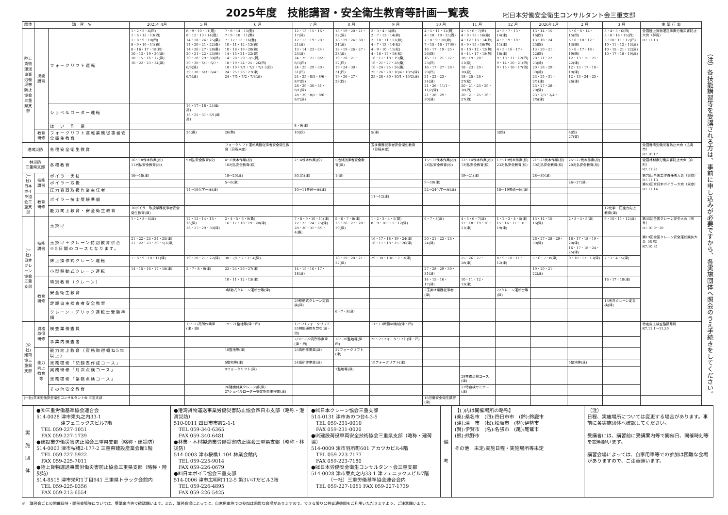2025年度　技能講習・安全衛生教育等計画一覧表
㈳日本労働安全衛生コンサルタント会三重支部
| 団体 | 講 習 名 | | 2025年4月 | 5 月 | 6 月 | 7 月 | 8 月 | 9 月 | 10 月 | 11 月 | 12 月 | 2026年1月 | 2 月 | 3 月 | 主 要 行 事 |
| --- | --- | --- | --- | --- | --- | --- | --- | --- | --- | --- | --- | --- | --- | --- | --- |
| 陸上貨物運送事業労働災害防止協会三重県支部 | 技能講習 | フォークリフト運転 | 1・2・3・4(四) 1・6・12・13(四) 1・8・9・10(四) 8・9・10・11(鈴) 8・16・17・18(鈴) 10・13・19・20(津) 10・15・16・17(津) 10・22・23・24(津) | 8・9・10・11(尾) 8・12・13・14(尾) 14・18・24・25(桑) 14・20・21・22(桑) 14・26・27・28(桑) 20・21・22・23(鈴) 20・28・29・30(鈴) 29・30・6/1・6/7・6/8(津) 29・30・6/3・6/4・6/5(津) | 7・8・14・15(勢) 7・9・10・11(勢) 7・12・13・16(勢) 10・11・12・13(鈴) 10・18・19・20(鈴) 14・15・21・22(賀) 14・28・29・7/5(賀) 18・19・24・25・26(四) 18・19・7/1・7/2・7/3 3(四) 24・25・26・27(津) 24・7/1・7/2・7/3(津) | 12・13・15・16・17(津) 12・13・19・20・21(津) 13・14・23・24・25(津) 24・25・27・8/2・8/3(四) 24・25・29・30・31(四) 24・25・8/5・8/6・8/7(四) 28・29・30・31・8/1(津) 28・29・8/5・8/6・8/7(津) | 18・19・20・21・22(津) 18・19・24・30・31(津) 18・19・26・27・28(津) 19・20・21・22(四) 19・24・30・31(四) 19・26・27・28(四) | 2・3・4・5(鈴) 2・7・13・14(鈴) 2・10・11・12(鈴) 4・7・13・14(松) 4・9・10・11(松) 4・16・17・18(松) 16・17・18・19(桑) 16・21・27・28(桑) 16・24・25・26(桑) 25・26・28・10/4・10/5(津) 25・26・30・10/1・10/2(津) | 4・5・11・12(賀) 4・18・19・25(賀) 7・8・9・10(鈴) 7・15・16・17(鈴) 16・17・19・25・26(四) 16・17・21・22・23(四) 16・17・27・28・29(四) 21・22・23・24(津) 21・26・11/1・11/2(津) 21・28・29・30(津) | 4・5・6・7(鈴) 4・9・15・16(鈴) 4・12・13・14(鈴) 8・9・15・16(勢) 8・10・12・13(勢) 8・14・17・18(勢) 18・19・20・21(松) 18・23・29・30(松) 18・25・26・27(松) 20・21・23・29・30(四) 20・21・25・26・27(四) | 4・5・7・13・14(津) 4・5・9・10・11(津) 4・5・16・17・18(津) 9・10・11・12(四) 9・14・20・21(四) 9・15・16・17(四) | 13・14・15・16(四) 13・18・24・25(四) 13・20・21・22(四) 20・21・22・23(鈴) 20・28・29・30(鈴) 23・25・31・2/1(津) 23・27・28・29(津) 23・2/3・2/4・2/5(津) | 5・6・8・14・15(四) 5・6・10・12・13(四) 5・6・17・18・19(四) 12・13・15・21・22(津) 12・13・17・18・19(津) 12・13・24・25・26(津) | 3・4・5・6(四) 3・8・14・15(四) 3・10・11・12(四) 10・11・12・13(津) 10・15・21・22(津) 10・17・18・19(津) | 全国陸上貨物運送事業労働災害防止大会（群馬） R7.11.13 |
| | | ショベルローダー運転 | | 16・17・18・24(飯高) 16・25・31・6/1(飯高) | | | | | | | | | | | |
| | | は い 作 業 | | | | 8・9(津) | | | | | | | | | |
| | 教育研修 | フォークリフト運転業務従事者安全衛生教育 | | 26(桑) | 26(勢) | 10(四) | | 5(津) | | | 3(四) | | 4(四) 27(賀) | | |
| 港湾災防 | | 各種安全衛生教育 | | | フォークリフト運転業務従事者安全衛生教育（日程未定） | | | 玉掛業務従事者安全衛生教育（日程未定） | | | | | | | 全国港湾労働災害防止大会（広島市） R7.10.17 |
| 林災防 三重県支部 | | 各種教育 | 16～18伐木作業(松) 11刈払安全教育(松) | 9刈払安全教育(松) | 4～6伐木作業(松) 10刈払安全教育(松) | 2～4伐木作業(松) | 5造林指揮者安全教育(津) | | 15～17伐木作業(松) 2刈払安全教育(松) | 12～14伐木作業(松) 7刈払安全教育(松) | 17～19伐木作業(松) 23刈払安全教育(松) | 21～23伐木作業(松) 30刈払安全教育(松) | 25～27伐木作業(松) 20刈払安全教育(松) | | 全国林材業労働災害防止大会（山形） R7.11.21 |
| (一社)日本ボイラ協会三重支部 | 技能講習 | ボイラー実技 | 16～18(津) | | 18～20(津) | 30.31(津) | 1(津) | | | 19～21(津) | | 28～30(津) | | | 第75回全国工作責任者大会（東京） R7.11.13 第63回全日本ボイラー大会（東京） R7.11.14 |
| | | ボイラー取扱 | | | 5～6(津) | | | | 9～10(津) | | | | 26～27(津) | | |
| | | 圧力容器取扱作業主任者 | | 14～16化学一圧(津) | | 10～11普通一圧(津) | | | 22～24化学一圧(津) | | 18～19普通一圧(津) | | | | |
| | 教育研修 | ボイラー技士受験準備 | | | | | | 11～12(津) | | | | | | | |
| | | 能力向上教育・安全衛生教育 | 10ボイラー取扱業務従事者安全衛生教育(津) | | | | | | | | | | | 12化学一圧能力向上教育(津) | |
| (一社)日本クレーン協会三重支部 | 技能講習 | 玉掛け | 1・2・3・4(津) | 12・13・14・15・16(津) 26・27・29・30(津) | 2・4・5・6・9(桑) 16・17・18・19・20(津) | 7・8・9・10・11(津) 22・23・24・25(津) 28・30・31・8/1・4(桑) | 5・6・7・8(津) 25・26・27・28・29(津) | 1・2・3・4・5(賀) 8・9・10・11・12(津) | 6・7・8(津) | 4・5・6・7(津) 17・18・19・20・21(津) | 1・2・3・4・5(津) 15・16・17・18・19(津) | 13・14・15・16(津) | 2・3・4・5(津) | 9・10・11・12(津) | 第45回全国クレーン安全大会（岐阜） R7.10.9～10 第19回全国クレーン安全運転競技大会（東京） R7.10.31 |
| | | 玉掛け＋クレーン特別教育併合 ※5日間のコースとなります。 | 21・22・23・24・25(津) 21・22・23・30・5/1(津) | | | | | 16・17・18・19・24(津) 16・17・18・25・26(津) | 20・21・22・23・24(津) | | | 26・27・28・29・30(津) | 16・17・18・19・20(津) 16・17・18・24・25(津) | | |
| | | 床上操作式クレーン運転 | 7・8・9・10・11(津) | 19・20・21・22(津) | 30・7/1・2・3・4(津) | | 18・19・20・21・22(津) | 29・30・10/1・2・3(津) | | 25・26・27・28(津) | 8・9・10・11・12(津) | 5・6・7・8(津) | 9・10・12・13(津) | 2・3・4・5(津) | |
| | | 小型移動式クレーン運転 | 14・15・16・17・18(津) | 2・7・8・9(津) | 23・24・26・27(津) | 14・15・16・17・18(津) | | | 27・28・29・30・31(津) | | | 19・20・21・22(津) | | | |
| | 教育研修 | 特別教育（クレーン） | | | 10・11・12・13(津) | | | | 14・15・16・17(津) | 10・11・12・13(津) | | | | 16・17・18(津) | |
| | | 安全衛生教育 | | | 3移動式クレーン運転士等(津) | | | | 3玉掛け業務従事者(津) | | 22クレーン運転士等(津) | | | | |
| | | 定期自主検査者安全教育 | | | | 29移動式クレーン定自検(津) | | | | | | | | 13天井クレーン定自検(津) | |
| | | クレーン・デリック運転士受験準備 | | | | | 6・7・8(津) | | | | | | | | |
| (公社)建荷協三重県支部 | 資格取得研修 | 検査業検査員 | | 15～17高所作業車(津・四) | 19～21整地等(津・四) | 17～21フォークリフト 35時間研修を含む(津・四) | | 11～13締固め機械(津・四) | | | | | | | 特定自主検査強調月間 R7.11.1～11.30 |
| | | 事業内検査者 | | | | 7/31～8/2高所作業車(津・四) | 28～30整地等(津・四) | 25～27フォークリフト(津・四) | | | | | | | |
| | 能力向上教育等 | 能力向上教育（資格取得概ね5年以上） | | | 10整地等(津) | 25高所作業車(津) | 22フォークリフト(津) | | | | | | | | |
| | | 実務研修「記録表作成コース」 | | | 5整地等(津) | 24高所作業車(津) | | 19フォークリフト(津) | | | | | 5整地等(津) | | |
| | | 実務研修「月次点検コース」 | | | 9フォークリフト(津) | | 7整地等(津) | | | | | | | | |
| | | 実務研修「業務点検コース」 | | | | | | | | 28業務点検コース(津) | | | | | |
| | | その他安全教育 | | | 26建機付属クレーン部(津) 27ショベルローダー等定期自主検査(津) | | | | | 27特自検セミナー(津) | | | | | |
| (一社)日本労働安全衛生コンサルタント会 三重支部 | | | | | | | | | 16労働安全衛生講習(津) | | | | | | |
（注）各技能講習等を受講される方は、事前に申し込みが必要ですから、各実施団体へ照会のうえ手続きをしてください。
| 実 施 団 体 | ●㈳三重労働基準協会連合会 514-0028 津市東丸之内33-1 津フェニックスビル7階 TEL 059-227-1051 FAX 059-227-1739 ●建設業労働災害防止協会三重県支部（略称・建災防） 514-0003 津市桜橋2-177-2 三重県建設産業会館1階 TEL 059-227-5922 FAX 059-225-7011 ●陸上貨物運送事業労働災害防止協会三重県支部（略称・陸災防） 514-8515 津市栄町1丁目941 三重県トラック会館内 TEL 059-225-0356 FAX 059-213-6554 | ●港湾貨物運送事業労働災害防止協会四日市支部（略称・港湾災防） 510-0011 四日市市霞2-1-1 TEL 059-340-6365 FAX 059-340-6481 ●林業・木材製造業労働災害防止協会三重県支部（略称・林災防） 514-0003 津市桜橋1-104 林業会館内 TEL 059-225-9014 FAX 059-226-0679 ●㈳日本ボイラ協会三重支部 514-0006 津市広明町112-5 第3いけだビル3階 TEL 059-226-4895 FAX 059-226-5425 | ●㈳日本クレーン協会三重支部 514-0131 津市あのつ台4-3-5 TEL 059-231-0010 FAX 059-231-0020 ●㈽建設荷役車両安全技術協会三重県支部（略称・建荷協） 514-0009 津市羽所町601 アカツカビル4階 TEL 059-223-7177 FAX 059-223-7180 ●㈳日本労働安全衛生コンサルタント会三重支部 514-0028 津市東丸之内33-1 津フェニックスビル7階 （一社）三重労働基準協会連合会内 TEL 059-227-1051 FAX 059-227-1739 | 備 考 | 【( )内は開催場所の略称】 (桑):桑名市 (四):四日市市 (鈴):鈴鹿市 (津):津 市 (松):松阪市 (勢):伊勢市 (賀):伊賀市 (名):名張市 (尾):尾鷲市 (熊):熊野市 その他 未定:実施日程・実施場所等未定 | （注） 日程、実施場所については変更する場合があります。事前に各実施団体へ確認してください。 受講者には、講習前に受講案内等で開催日、開催時刻等を説明願います。 講習会場によっては、自家用車等での参加は困難な会場がありますので、ご注意願います。 |
※　講習会ごとの開催日時・開催会場等については、受講案内等で確認願います。また、講習会場によっては、自家用車等での参加は困難な会場がありますので、できる限り公共交通機関をご利用いただきますよう、ご注意願います。